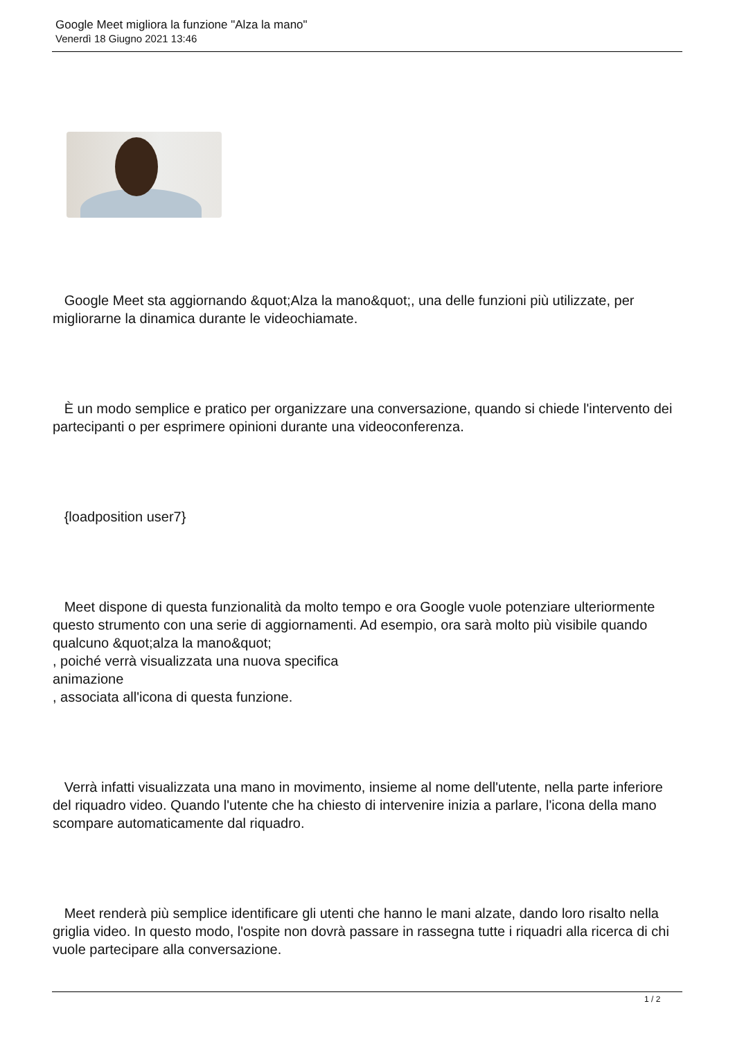Google Meet migliora la funzione "Alza la mano"
Venerdì 18 Giugno 2021 13:46
Google Meet sta aggiornando &quot;Alza la mano&quot;, una delle funzioni più utilizzate, per migliorarne la dinamica durante le videochiamate.
È un modo semplice e pratico per organizzare una conversazione, quando si chiede l'intervento dei partecipanti o per esprimere opinioni durante una videoconferenza.
{loadposition user7}
Meet dispone di questa funzionalità da molto tempo e ora Google vuole potenziare ulteriormente questo strumento con una serie di aggiornamenti. Ad esempio, ora sarà molto più visibile quando qualcuno &quot;alza la mano&quot;
, poiché verrà visualizzata una nuova specifica
animazione
, associata all'icona di questa funzione.
Verrà infatti visualizzata una mano in movimento, insieme al nome dell'utente, nella parte inferiore del riquadro video. Quando l'utente che ha chiesto di intervenire inizia a parlare, l'icona della mano scompare automaticamente dal riquadro.
Meet renderà più semplice identificare gli utenti che hanno le mani alzate, dando loro risalto nella griglia video. In questo modo, l'ospite non dovrà passare in rassegna tutte i riquadri alla ricerca di chi vuole partecipare alla conversazione.
1 / 2